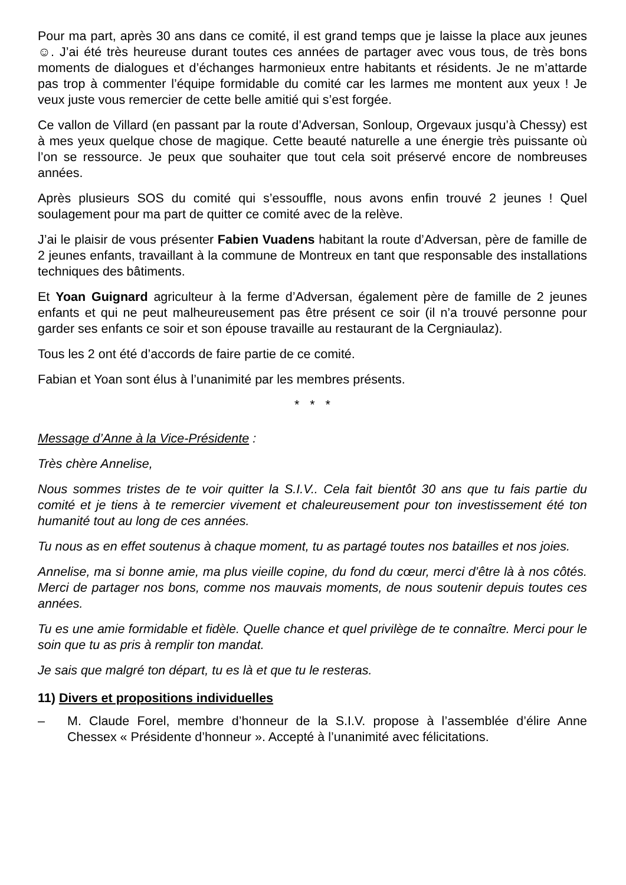Pour ma part, après 30 ans dans ce comité, il est grand temps que je laisse la place aux jeunes☺. J’ai été très heureuse durant toutes ces années de partager avec vous tous, de très bons moments de dialogues et d’échanges harmonieux entre habitants et résidents. Je ne m’attarde pas trop à commenter l’équipe formidable du comité car les larmes me montent aux yeux ! Je veux juste vous remercier de cette belle amitié qui s’est forgée.
Ce vallon de Villard (en passant par la route d’Adversan, Sonloup, Orgevaux jusqu’à Chessy) est à mes yeux quelque chose de magique. Cette beauté naturelle a une énergie très puissante où l’on se ressource. Je peux que souhaiter que tout cela soit préservé encore de nombreuses années.
Après plusieurs SOS du comité qui s’essouffle, nous avons enfin trouvé 2 jeunes ! Quel soulagement pour ma part de quitter ce comité avec de la relève.
J’ai le plaisir de vous présenter Fabien Vuadens habitant la route d’Adversan, père de famille de 2 jeunes enfants, travaillant à la commune de Montreux en tant que responsable des installations techniques des bâtiments.
Et Yoan Guignard agriculteur à la ferme d’Adversan, également père de famille de 2 jeunes enfants et qui ne peut malheureusement pas être présent ce soir (il n’a trouvé personne pour garder ses enfants ce soir et son épouse travaille au restaurant de la Cergniaulaz).
Tous les 2 ont été d’accords de faire partie de ce comité.
Fabian et Yoan sont élus à l’unanimité par les membres présents.
* * *
Message d’Anne à la Vice-Présidente :
Très chère Annelise,
Nous sommes tristes de te voir quitter la S.I.V.. Cela fait bientôt 30 ans que tu fais partie du comité et je tiens à te remercier vivement et chaleureusement pour ton investissement été ton humanité tout au long de ces années.
Tu nous as en effet soutenus à chaque moment, tu as partagé toutes nos batailles et nos joies.
Annelise, ma si bonne amie, ma plus vieille copine, du fond du cœur, merci d’être là à nos côtés. Merci de partager nos bons, comme nos mauvais moments, de nous soutenir depuis toutes ces années.
Tu es une amie formidable et fidèle. Quelle chance et quel privilège de te connaître. Merci pour le soin que tu as pris à remplir ton mandat.
Je sais que malgré ton départ, tu es là et que tu le resteras.
11) Divers et propositions individuelles
– M. Claude Forel, membre d’honneur de la S.I.V. propose à l’assemblée d’élire Anne Chessex « Présidente d’honneur ». Accepté à l’unanimité avec félicitations.